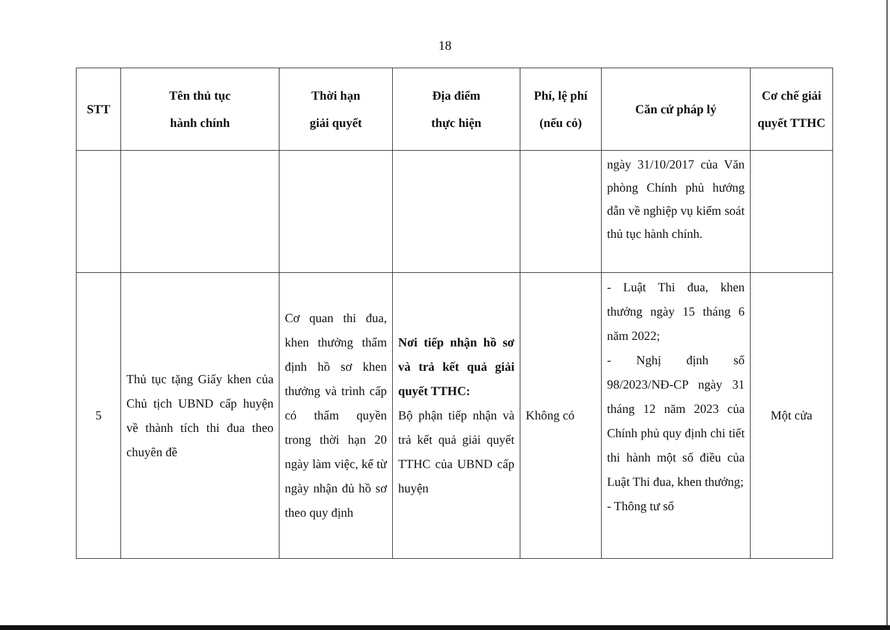18
| STT | Tên thủ tục hành chính | Thời hạn giải quyết | Địa điểm thực hiện | Phí, lệ phí (nếu có) | Căn cứ pháp lý | Cơ chế giải quyết TTHC |
| --- | --- | --- | --- | --- | --- | --- |
| | | | | | ngày 31/10/2017 của Văn phòng Chính phủ hướng dẫn về nghiệp vụ kiểm soát thủ tục hành chính. | |
| 5 | Thủ tục tặng Giấy khen của Chủ tịch UBND cấp huyện về thành tích thi đua theo chuyên đề | Cơ quan thi đua, khen thưởng thẩm định hồ sơ khen thưởng và trình cấp có thẩm quyền trong thời hạn 20 ngày làm việc, kể từ ngày nhận đủ hồ sơ theo quy định | Nơi tiếp nhận hồ sơ và trả kết quả giải quyết TTHC: Bộ phận tiếp nhận và trả kết quả giải quyết TTHC của UBND cấp huyện | Không có | - Luật Thi đua, khen thưởng ngày 15 tháng 6 năm 2022; - Nghị định số 98/2023/NĐ-CP ngày 31 tháng 12 năm 2023 của Chính phủ quy định chi tiết thi hành một số điều của Luật Thi đua, khen thưởng; - Thông tư số | Một cửa |